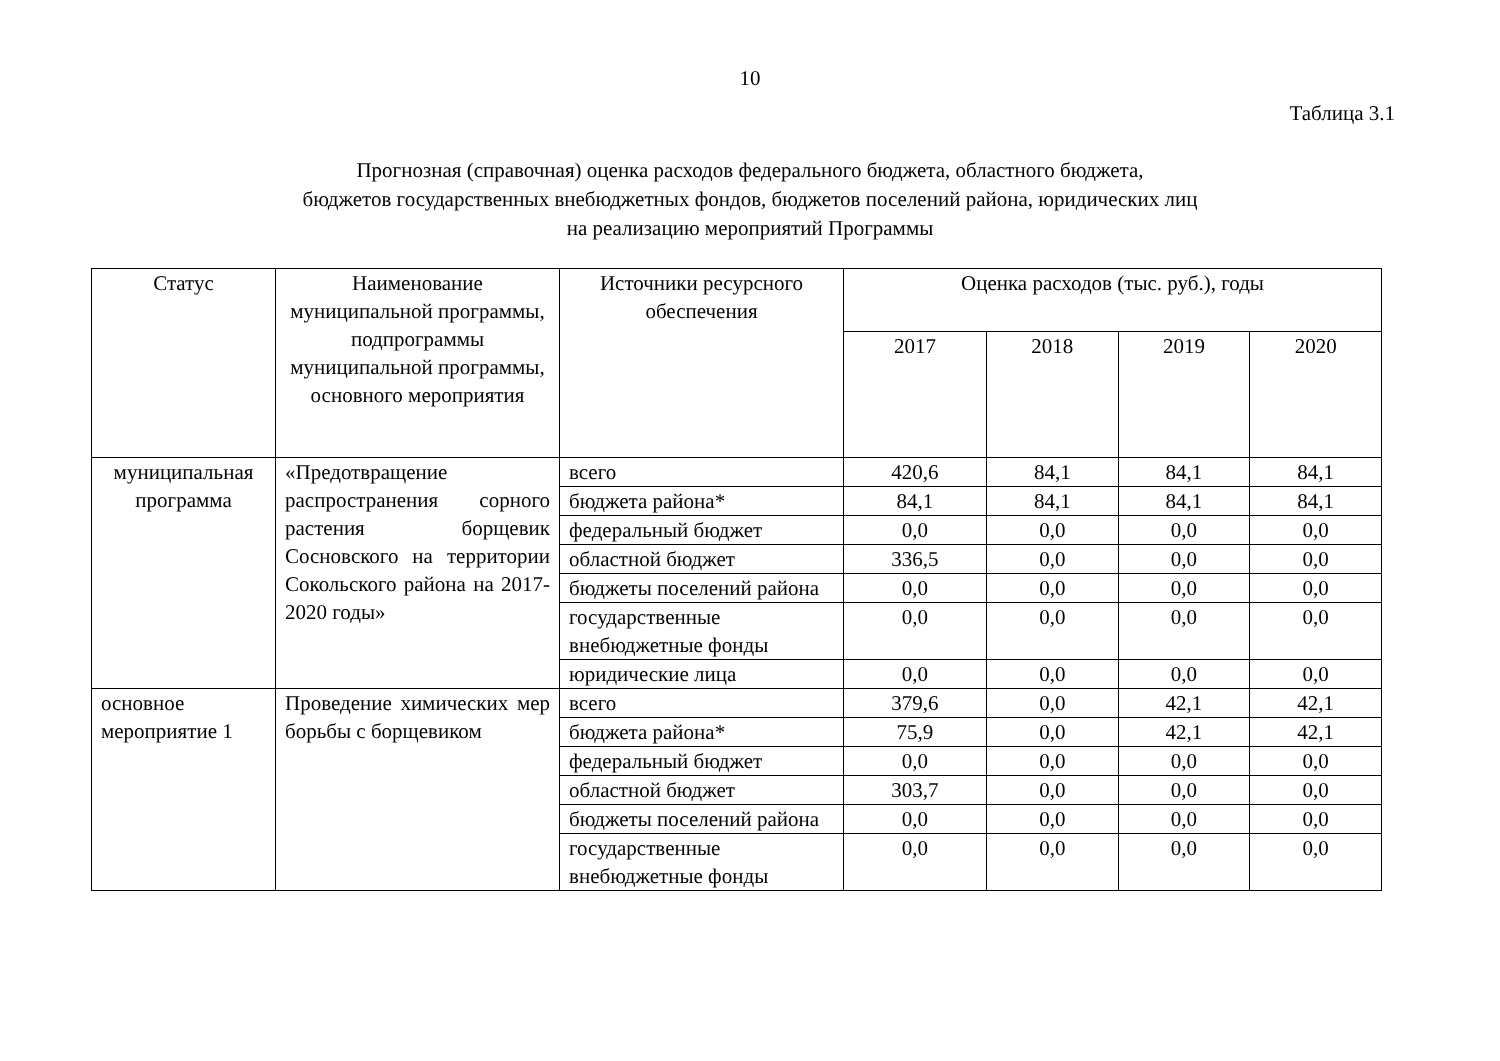10
Таблица 3.1
Прогнозная (справочная) оценка расходов федерального бюджета, областного бюджета,
бюджетов государственных внебюджетных фондов, бюджетов поселений района, юридических лиц
на реализацию мероприятий Программы
| Статус | Наименование муниципальной программы, подпрограммы муниципальной программы, основного мероприятия | Источники ресурсного обеспечения | Оценка расходов (тыс. руб.), годы | | | |
| --- | --- | --- | --- | --- | --- | --- |
| | | | 2017 | 2018 | 2019 | 2020 |
| муниципальная программа | «Предотвращение распространения сорного растения борщевик Сосновского на территории Сокольского района на 2017-2020 годы» | всего | 420,6 | 84,1 | 84,1 | 84,1 |
| | | бюджета района* | 84,1 | 84,1 | 84,1 | 84,1 |
| | | федеральный бюджет | 0,0 | 0,0 | 0,0 | 0,0 |
| | | областной бюджет | 336,5 | 0,0 | 0,0 | 0,0 |
| | | бюджеты поселений района | 0,0 | 0,0 | 0,0 | 0,0 |
| | | государственные внебюджетные фонды | 0,0 | 0,0 | 0,0 | 0,0 |
| | | юридические лица | 0,0 | 0,0 | 0,0 | 0,0 |
| основное мероприятие 1 | Проведение химических мер борьбы с борщевиком | всего | 379,6 | 0,0 | 42,1 | 42,1 |
| | | бюджета района* | 75,9 | 0,0 | 42,1 | 42,1 |
| | | федеральный бюджет | 0,0 | 0,0 | 0,0 | 0,0 |
| | | областной бюджет | 303,7 | 0,0 | 0,0 | 0,0 |
| | | бюджеты поселений района | 0,0 | 0,0 | 0,0 | 0,0 |
| | | государственные внебюджетные фонды | 0,0 | 0,0 | 0,0 | 0,0 |